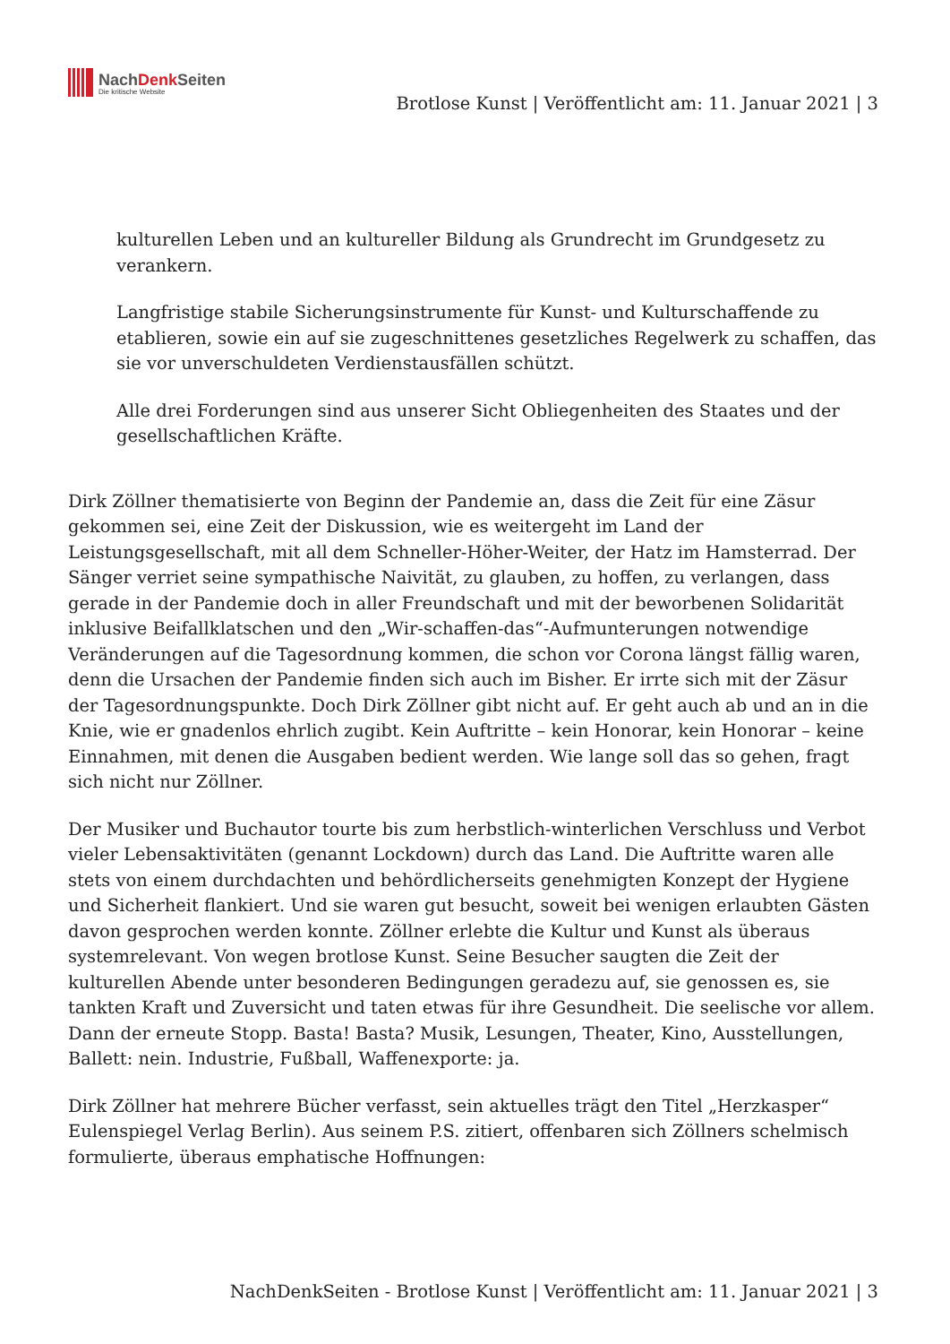NachDenk Seiten
Die kritische Website
Brotlose Kunst | Veröffentlicht am: 11. Januar 2021 | 3
kulturellen Leben und an kultureller Bildung als Grundrecht im Grundgesetz zu verankern.
Langfristige stabile Sicherungsinstrumente für Kunst- und Kulturschaffende zu etablieren, sowie ein auf sie zugeschnittenes gesetzliches Regelwerk zu schaffen, das sie vor unverschuldeten Verdienstausfällen schützt.
Alle drei Forderungen sind aus unserer Sicht Obliegenheiten des Staates und der gesellschaftlichen Kräfte.
Dirk Zöllner thematisierte von Beginn der Pandemie an, dass die Zeit für eine Zäsur gekommen sei, eine Zeit der Diskussion, wie es weitergeht im Land der Leistungsgesellschaft, mit all dem Schneller-Höher-Weiter, der Hatz im Hamsterrad. Der Sänger verriet seine sympathische Naivität, zu glauben, zu hoffen, zu verlangen, dass gerade in der Pandemie doch in aller Freundschaft und mit der beworbenen Solidarität inklusive Beifallklatschen und den „Wir-schaffen-das“-Aufmunterungen notwendige Veränderungen auf die Tagesordnung kommen, die schon vor Corona längst fällig waren, denn die Ursachen der Pandemie finden sich auch im Bisher. Er irrte sich mit der Zäsur der Tagesordnungspunkte. Doch Dirk Zöllner gibt nicht auf. Er geht auch ab und an in die Knie, wie er gnadenlos ehrlich zugibt. Kein Auftritte – kein Honorar, kein Honorar – keine Einnahmen, mit denen die Ausgaben bedient werden. Wie lange soll das so gehen, fragt sich nicht nur Zöllner.
Der Musiker und Buchautor tourte bis zum herbstlich-winterlichen Verschluss und Verbot vieler Lebensaktivitäten (genannt Lockdown) durch das Land. Die Auftritte waren alle stets von einem durchdachten und behördlicherseits genehmigten Konzept der Hygiene und Sicherheit flankiert. Und sie waren gut besucht, soweit bei wenigen erlaubten Gästen davon gesprochen werden konnte. Zöllner erlebte die Kultur und Kunst als überaus systemrelevant. Von wegen brotlose Kunst. Seine Besucher saugten die Zeit der kulturellen Abende unter besonderen Bedingungen geradezu auf, sie genossen es, sie tankten Kraft und Zuversicht und taten etwas für ihre Gesundheit. Die seelische vor allem. Dann der erneute Stopp. Basta! Basta? Musik, Lesungen, Theater, Kino, Ausstellungen, Ballett: nein. Industrie, Fußball, Waffenexporte: ja.
Dirk Zöllner hat mehrere Bücher verfasst, sein aktuelles trägt den Titel „Herzkasper“ Eulenspiegel Verlag Berlin). Aus seinem P.S. zitiert, offenbaren sich Zöllners schelmisch formulierte, überaus emphatische Hoffnungen:
NachDenkSeiten - Brotlose Kunst | Veröffentlicht am: 11. Januar 2021 | 3